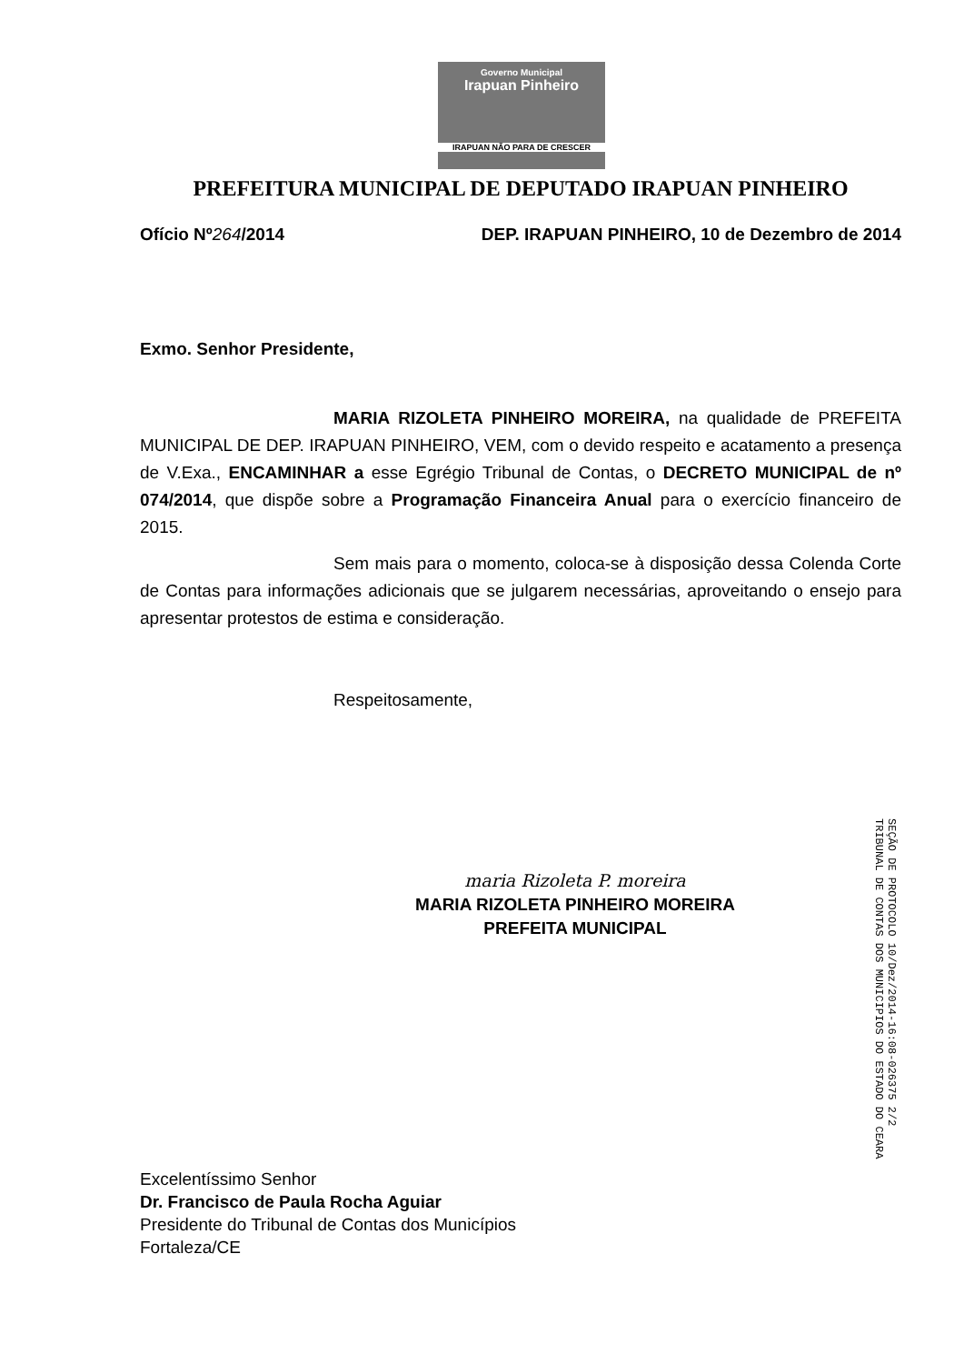Governo Municipal
Irapuan Pinheiro
IRAPUAN NÃO PARA DE CRESCER
PREFEITURA MUNICIPAL DE DEPUTADO IRAPUAN PINHEIRO
Ofício Nº264/2014 DEP. IRAPUAN PINHEIRO, 10 de Dezembro de 2014
Exmo. Senhor Presidente,
MARIA RIZOLETA PINHEIRO MOREIRA, na qualidade de PREFEITA MUNICIPAL DE DEP. IRAPUAN PINHEIRO, VEM, com o devido respeito e acatamento a presença de V.Exa., ENCAMINHAR a esse Egrégio Tribunal de Contas, o DECRETO MUNICIPAL de nº 074/2014, que dispõe sobre a Programação Financeira Anual para o exercício financeiro de 2015.
Sem mais para o momento, coloca-se à disposição dessa Colenda Corte de Contas para informações adicionais que se julgarem necessárias, aproveitando o ensejo para apresentar protestos de estima e consideração.
Respeitosamente,
maria Rizoleta P. moreira
MARIA RIZOLETA PINHEIRO MOREIRA
PREFEITA MUNICIPAL
Excelentíssimo Senhor
Dr. Francisco de Paula Rocha Aguiar
Presidente do Tribunal de Contas dos Municípios
Fortaleza/CE
SEÇÃO DE PROTOCOLO 10/Dez/2014-16:08-026375 2/2
TRIBUNAL DE CONTAS DOS MUNICIPIOS DO ESTADO DO CEARA